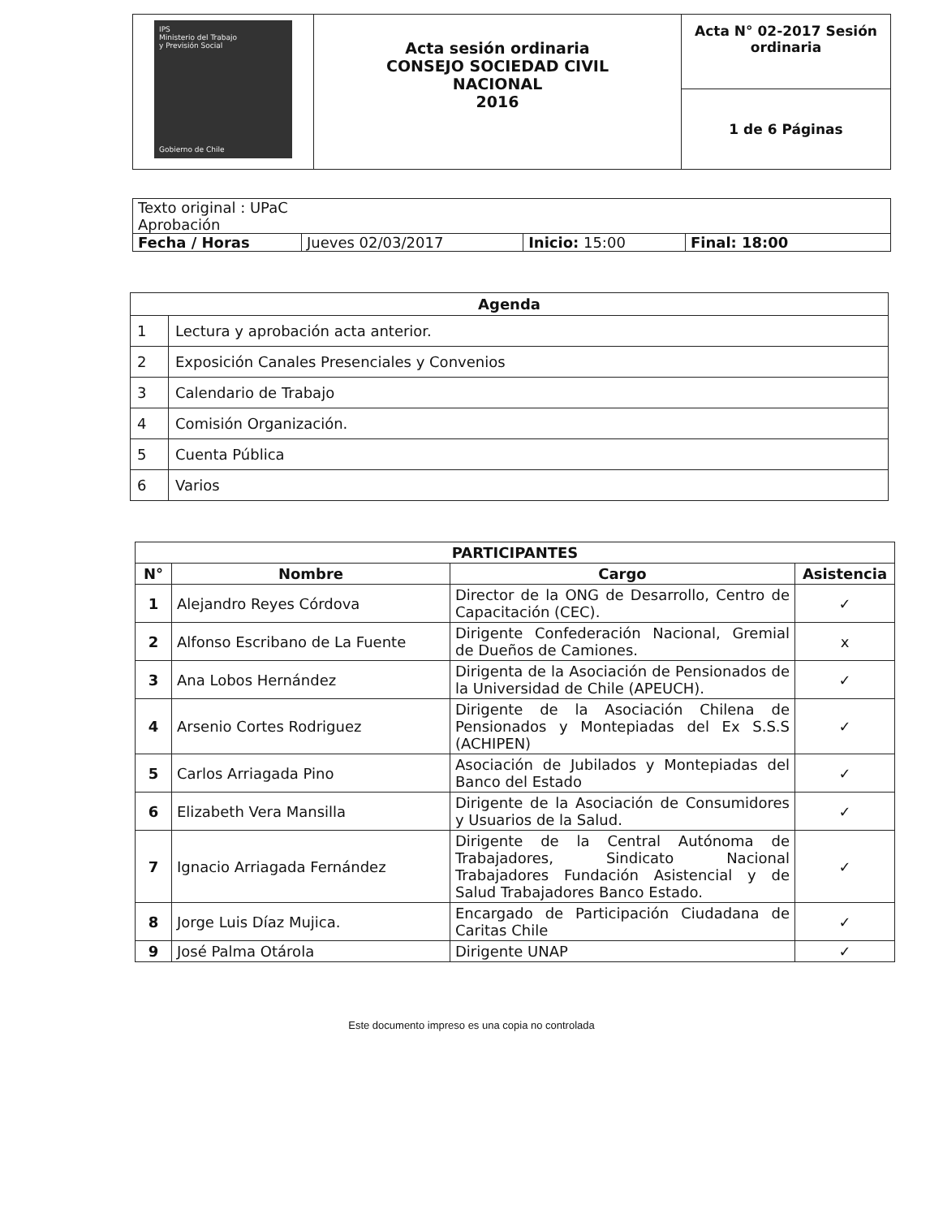| IPS Ministerio del Trabajo y Previsión Social Gobierno de Chile | Acta sesión ordinaria CONSEJO SOCIEDAD CIVIL NACIONAL 2016 | Acta N° 02-2017 Sesión ordinaria |
| | | 1 de 6 Páginas |
| Texto original : UPaC Aprobación | | | |
| Fecha / Horas | Jueves 02/03/2017 | Inicio: 15:00 | Final: 18:00 |
| Agenda | |
| --- | --- |
| 1 | Lectura y aprobación acta anterior. |
| 2 | Exposición Canales Presenciales y Convenios |
| 3 | Calendario de Trabajo |
| 4 | Comisión Organización. |
| 5 | Cuenta Pública |
| 6 | Varios |
| PARTICIPANTES | | | |
| --- | --- | --- | --- |
| N° | Nombre | Cargo | Asistencia |
| 1 | Alejandro Reyes Córdova | Director de la ONG de Desarrollo, Centro de Capacitación (CEC). | ✓ |
| 2 | Alfonso Escribano de La Fuente | Dirigente Confederación Nacional, Gremial de Dueños de Camiones. | x |
| 3 | Ana Lobos Hernández | Dirigenta de la Asociación de Pensionados de la Universidad de Chile (APEUCH). | ✓ |
| 4 | Arsenio Cortes Rodriguez | Dirigente de la Asociación Chilena de Pensionados y Montepiadas del Ex S.S.S (ACHIPEN) | ✓ |
| 5 | Carlos Arriagada Pino | Asociación de Jubilados y Montepiadas del Banco del Estado | ✓ |
| 6 | Elizabeth Vera Mansilla | Dirigente de la Asociación de Consumidores y Usuarios de la Salud. | ✓ |
| 7 | Ignacio Arriagada Fernández | Dirigente de la Central Autónoma de Trabajadores, Sindicato Nacional Trabajadores Fundación Asistencial y de Salud Trabajadores Banco Estado. | ✓ |
| 8 | Jorge Luis Díaz Mujica. | Encargado de Participación Ciudadana de Caritas Chile | ✓ |
| 9 | José Palma Otárola | Dirigente UNAP | ✓ |
Este documento impreso es una copia no controlada